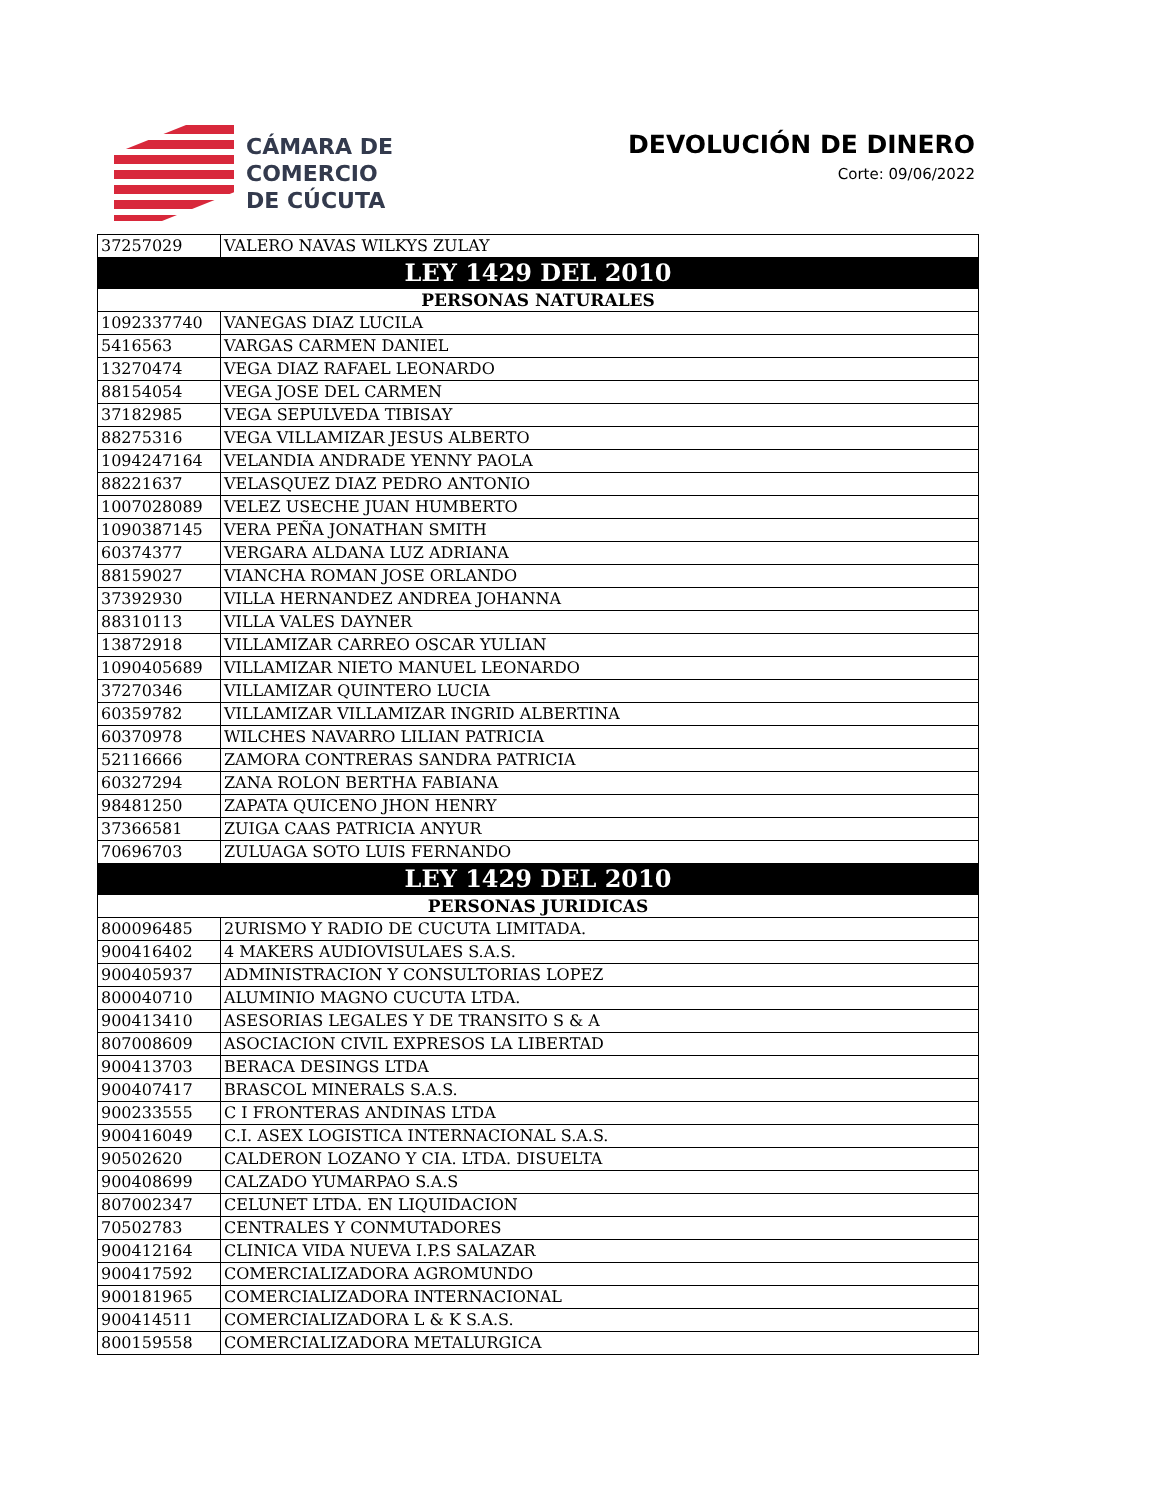CÁMARA DE
COMERCIO
DE CÚCUTA
DEVOLUCIÓN DE DINERO
Corte: 09/06/2022
| 37257029 | VALERO NAVAS WILKYS ZULAY |
| LEY 1429 DEL 2010 | |
| PERSONAS NATURALES | |
| 1092337740 | VANEGAS DIAZ LUCILA |
| 5416563 | VARGAS CARMEN DANIEL |
| 13270474 | VEGA DIAZ RAFAEL LEONARDO |
| 88154054 | VEGA JOSE DEL CARMEN |
| 37182985 | VEGA SEPULVEDA TIBISAY |
| 88275316 | VEGA VILLAMIZAR JESUS ALBERTO |
| 1094247164 | VELANDIA ANDRADE YENNY PAOLA |
| 88221637 | VELASQUEZ DIAZ PEDRO ANTONIO |
| 1007028089 | VELEZ USECHE JUAN HUMBERTO |
| 1090387145 | VERA PEÑA JONATHAN SMITH |
| 60374377 | VERGARA ALDANA LUZ ADRIANA |
| 88159027 | VIANCHA ROMAN JOSE ORLANDO |
| 37392930 | VILLA HERNANDEZ ANDREA JOHANNA |
| 88310113 | VILLA VALES DAYNER |
| 13872918 | VILLAMIZAR CARREO OSCAR YULIAN |
| 1090405689 | VILLAMIZAR NIETO MANUEL LEONARDO |
| 37270346 | VILLAMIZAR QUINTERO LUCIA |
| 60359782 | VILLAMIZAR VILLAMIZAR INGRID ALBERTINA |
| 60370978 | WILCHES NAVARRO LILIAN PATRICIA |
| 52116666 | ZAMORA CONTRERAS SANDRA PATRICIA |
| 60327294 | ZANA ROLON BERTHA FABIANA |
| 98481250 | ZAPATA QUICENO JHON HENRY |
| 37366581 | ZUIGA CAAS PATRICIA ANYUR |
| 70696703 | ZULUAGA SOTO LUIS FERNANDO |
| LEY 1429 DEL 2010 | |
| PERSONAS JURIDICAS | |
| 800096485 | 2URISMO Y RADIO DE CUCUTA LIMITADA. |
| 900416402 | 4 MAKERS AUDIOVISULAES S.A.S. |
| 900405937 | ADMINISTRACION Y CONSULTORIAS LOPEZ |
| 800040710 | ALUMINIO MAGNO CUCUTA LTDA. |
| 900413410 | ASESORIAS LEGALES Y DE TRANSITO S & A |
| 807008609 | ASOCIACION CIVIL EXPRESOS LA LIBERTAD |
| 900413703 | BERACA DESINGS LTDA |
| 900407417 | BRASCOL MINERALS S.A.S. |
| 900233555 | C I FRONTERAS ANDINAS LTDA |
| 900416049 | C.I. ASEX LOGISTICA INTERNACIONAL S.A.S. |
| 90502620 | CALDERON LOZANO Y CIA. LTDA. DISUELTA |
| 900408699 | CALZADO YUMARPAO S.A.S |
| 807002347 | CELUNET LTDA. EN LIQUIDACION |
| 70502783 | CENTRALES Y CONMUTADORES |
| 900412164 | CLINICA VIDA NUEVA I.P.S SALAZAR |
| 900417592 | COMERCIALIZADORA AGROMUNDO |
| 900181965 | COMERCIALIZADORA INTERNACIONAL |
| 900414511 | COMERCIALIZADORA L & K S.A.S. |
| 800159558 | COMERCIALIZADORA METALURGICA |